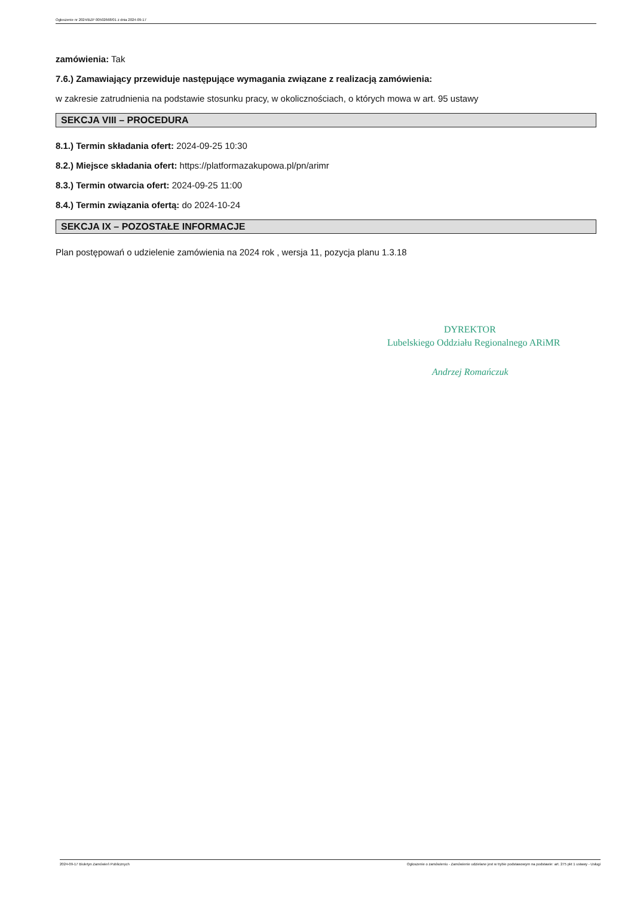Ogłoszenie nr 2024/BZP 00502668/01 z dnia 2024-09-17
zamówienia: Tak
7.6.) Zamawiający przewiduje następujące wymagania związane z realizacją zamówienia:
w zakresie zatrudnienia na podstawie stosunku pracy, w okolicznościach, o których mowa w art. 95 ustawy
SEKCJA VIII – PROCEDURA
8.1.) Termin składania ofert: 2024-09-25 10:30
8.2.) Miejsce składania ofert: https://platformazakupowa.pl/pn/arimr
8.3.) Termin otwarcia ofert: 2024-09-25 11:00
8.4.) Termin związania ofertą: do 2024-10-24
SEKCJA IX – POZOSTAŁE INFORMACJE
Plan postępowań o udzielenie zamówienia na 2024 rok , wersja 11, pozycja planu 1.3.18
DYREKTOR
Lubelskiego Oddziału Regionalnego ARiMR
Andrzej Romańczuk
2024-09-17 Biuletyn Zamówień Publicznych Ogłoszenie o zamówieniu - Zamówienie udzielane jest w trybie podstawowym na podstawie: art. 275 pkt 1 ustawy - Usługi